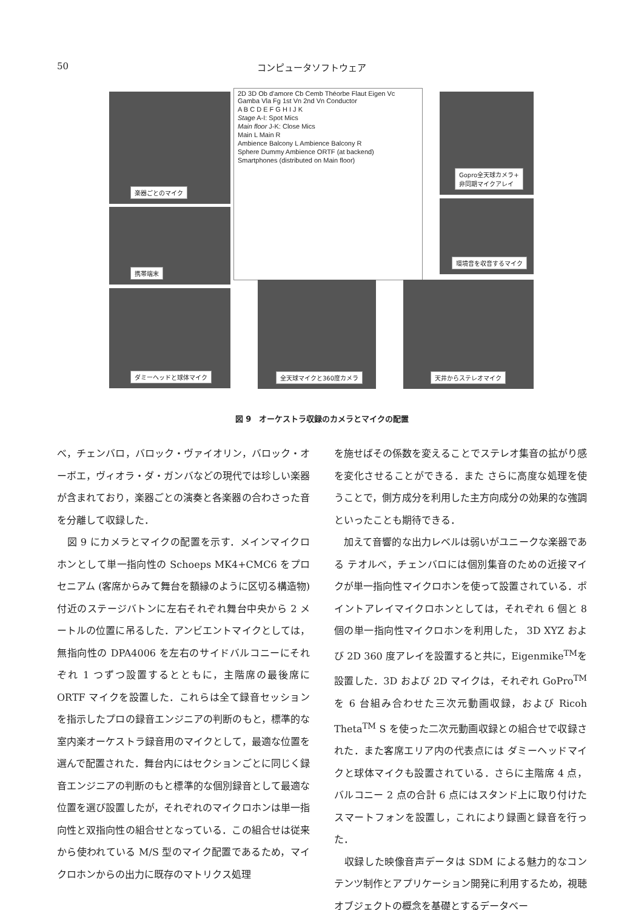50 コンピュータソフトウェア
楽器ごとのマイク
携帯端末
ダミーヘッドと球体マイク
2D 3D Ob d'amore Cb Cemb Théorbe Flaut Eigen Vc Gamba Vla Fg 1st Vn 2nd Vn Conductor
A B C D E F G H I J K
Stage A-I: Spot Mics
Main floor J-K: Close Mics
Main L Main R
Ambience Balcony L Ambience Balcony R
Sphere Dummy Ambience ORTF (at backend)
Smartphones (distributed on Main floor)
Gopro全天球カメラ+
非同期マイクアレイ
環境音を収音するマイク
全天球マイクと360度カメラ
天井からステレオマイク
図 9　オーケストラ収録のカメラとマイクの配置
べ，チェンバロ，バロック・ヴァイオリン，バロック・オーボエ，ヴィオラ・ダ・ガンバなどの現代では珍しい楽器が含まれており，楽器ごとの演奏と各楽器の合わさった音を分離して収録した．
　図 9 にカメラとマイクの配置を示す．メインマイクロホンとして単一指向性の Schoeps MK4+CMC6 をプロセニアム (客席からみて舞台を額縁のように区切る構造物) 付近のステージバトンに左右それぞれ舞台中央から 2 メートルの位置に吊るした．アンビエントマイクとしては，無指向性の DPA4006 を左右のサイドバルコニーにそれぞれ 1 つずつ設置するとともに，主階席の最後席に ORTF マイクを設置した．これらは全て録音セッションを指示したプロの録音エンジニアの判断のもと，標準的な室内楽オーケストラ録音用のマイクとして，最適な位置を選んで配置された．舞台内にはセクションごとに同じく録音エンジニアの判断のもと標準的な個別録音として最適な位置を選び設置したが，それぞれのマイクロホンは単一指向性と双指向性の組合せとなっている．この組合せは従来から使われている M/S 型のマイク配置であるため，マイクロホンからの出力に既存のマトリクス処理
を施せばその係数を変えることでステレオ集音の拡がり感を変化させることができる．また さらに高度な処理を使うことで，側方成分を利用した主方向成分の効果的な強調といったことも期待できる．
　加えて音響的な出力レベルは弱いがユニークな楽器である テオルべ，チェンバロには個別集音のための近接マイクが単一指向性マイクロホンを使って設置されている．ポイントアレイマイクロホンとしては，それぞれ 6 個と 8 個の単一指向性マイクロホンを利用した， 3D XYZ および 2D 360 度アレイを設置すると共に，Eigenmike<sup>TM</sup>を設置した．3D および 2D マイクは，それぞれ GoPro<sup>TM</sup>を 6 台組み合わせた三次元動画収録，および Ricoh Theta<sup>TM</sup> S を使った二次元動画収録との組合せで収録された．また客席エリア内の代表点には ダミーヘッドマイクと球体マイクも設置されている．さらに主階席 4 点，バルコニー 2 点の合計 6 点にはスタンド上に取り付けたスマートフォンを設置し，これにより録画と録音を行った．
　収録した映像音声データは SDM による魅力的なコンテンツ制作とアプリケーション開発に利用するため，視聴オブジェクトの概念を基礎とするデータベー